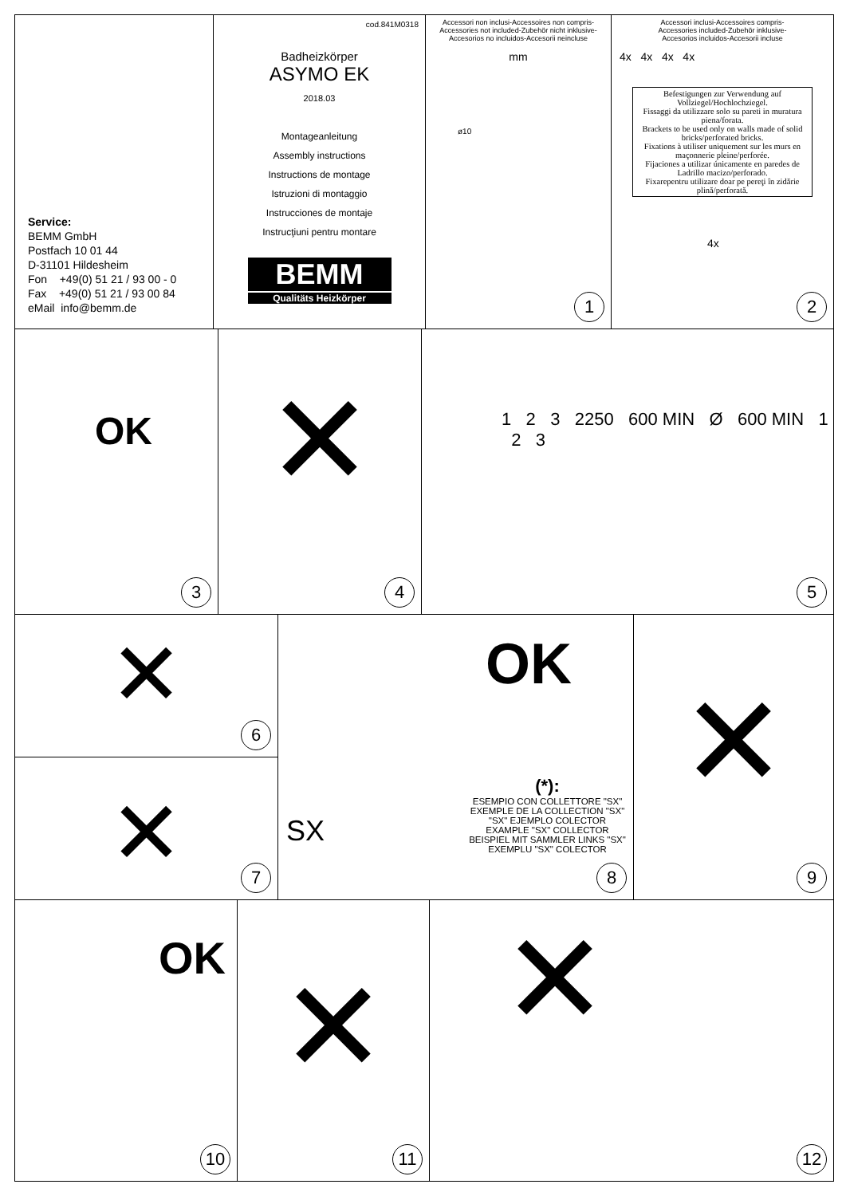Service:
BEMM GmbH
Postfach 10 01 44
D-31101 Hildesheim
Fon +49(0) 51 21 / 93 00 - 0
Fax +49(0) 51 21 / 93 00 84
eMail info@bemm.de
cod.841M0318
Badheizkörper
ASYMO EK
2018.03
Montageanleitung
Assembly instructions
Instructions de montage
Istruzioni di montaggio
Instrucciones de montaje
Instrucţiuni pentru montare
BEMM
Qualitäts Heizkörper
Accessori non inclusi-Accessoires non compris-
Accessories not included-Zubehör nicht inklusive-
Accesorios no incluidos-Accesorii neincluse
mm
ø10
1
Accessori inclusi-Accessoires compris-
Accessories included-Zubehör inklusive-
Accesorios incluidos-Accesorii incluse
4x 4x 4x 4x
Befestigungen zur Verwendung auf Vollziegel/Hochlochziegel.
Fissaggi da utilizzare solo su pareti in muratura piena/forata.
Brackets to be used only on walls made of solid bricks/perforated bricks.
Fixations à utiliser uniquement sur les murs en maçonnerie pleine/perforée.
Fijaciones a utilizar únicamente en paredes de Ladrillo macizo/perforado.
Fixarepentru utilizare doar pe pereţi în zidărie plină/perforată.
4x
2
OK
3
✕
4
1 2 3 2250 600 MIN Ø 600 MIN 1 2 3
5
✕
6
✕
7
OK
(*):
ESEMPIO CON COLLETTORE "SX"
EXEMPLE DE LA COLLECTION "SX"
"SX" EJEMPLO COLECTOR
EXAMPLE "SX" COLLECTOR
BEISPIEL MIT SAMMLER LINKS "SX"
EXEMPLU "SX" COLECTOR
SX
8
✕
9
OK
10
✕
11
✕
12